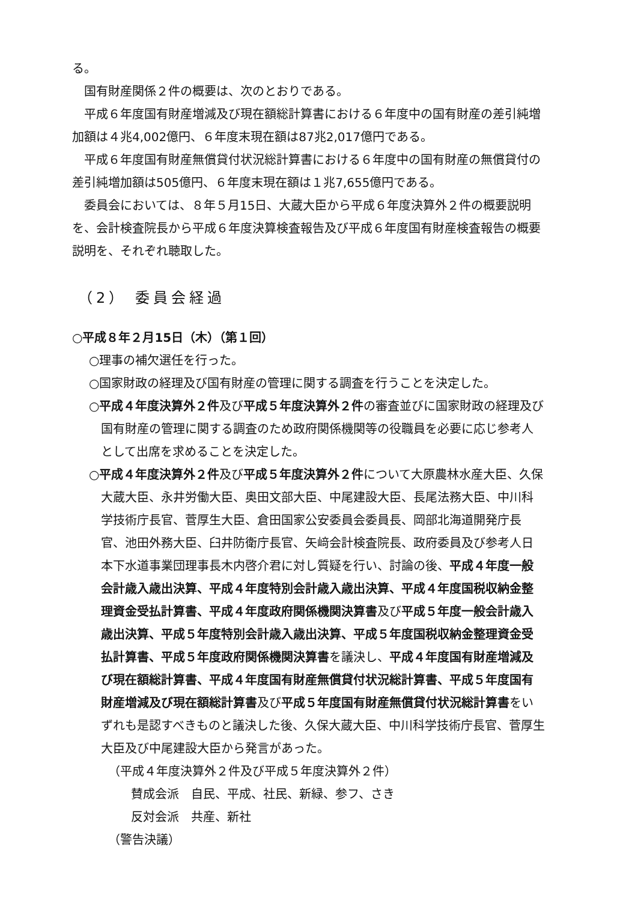る。
国有財産関係２件の概要は、次のとおりである。
平成６年度国有財産増減及び現在額総計算書における６年度中の国有財産の差引純増加額は４兆4,002億円、６年度末現在額は87兆2,017億円である。
平成６年度国有財産無償貸付状況総計算書における６年度中の国有財産の無償貸付の差引純増加額は505億円、６年度末現在額は１兆7,655億円である。
委員会においては、８年５月15日、大蔵大臣から平成６年度決算外２件の概要説明を、会計検査院長から平成６年度決算検査報告及び平成６年度国有財産検査報告の概要説明を、それぞれ聴取した。
（2） 委員会経過
○平成８年２月15日（木）（第１回）
○理事の補欠選任を行った。
○国家財政の経理及び国有財産の管理に関する調査を行うことを決定した。
○平成４年度決算外２件及び平成５年度決算外２件の審査並びに国家財政の経理及び国有財産の管理に関する調査のため政府関係機関等の役職員を必要に応じ参考人として出席を求めることを決定した。
○平成４年度決算外２件及び平成５年度決算外２件について大原農林水産大臣、久保大蔵大臣、永井労働大臣、奥田文部大臣、中尾建設大臣、長尾法務大臣、中川科学技術庁長官、菅厚生大臣、倉田国家公安委員会委員長、岡部北海道開発庁長官、池田外務大臣、臼井防衛庁長官、矢﨑会計検査院長、政府委員及び参考人日本下水道事業団理事長木内啓介君に対し質疑を行い、討論の後、平成４年度一般会計歳入歳出決算、平成４年度特別会計歳入歳出決算、平成４年度国税収納金整理資金受払計算書、平成４年度政府関係機関決算書及び平成５年度一般会計歳入歳出決算、平成５年度特別会計歳入歳出決算、平成５年度国税収納金整理資金受払計算書、平成５年度政府関係機関決算書を議決し、平成４年度国有財産増減及び現在額総計算書、平成４年度国有財産無償貸付状況総計算書、平成５年度国有財産増減及び現在額総計算書及び平成５年度国有財産無償貸付状況総計算書をいずれも是認すべきものと議決した後、久保大蔵大臣、中川科学技術庁長官、菅厚生大臣及び中尾建設大臣から発言があった。
（平成４年度決算外２件及び平成５年度決算外２件）
賛成会派　自民、平成、社民、新緑、参フ、さき
反対会派　共産、新社
（警告決議）